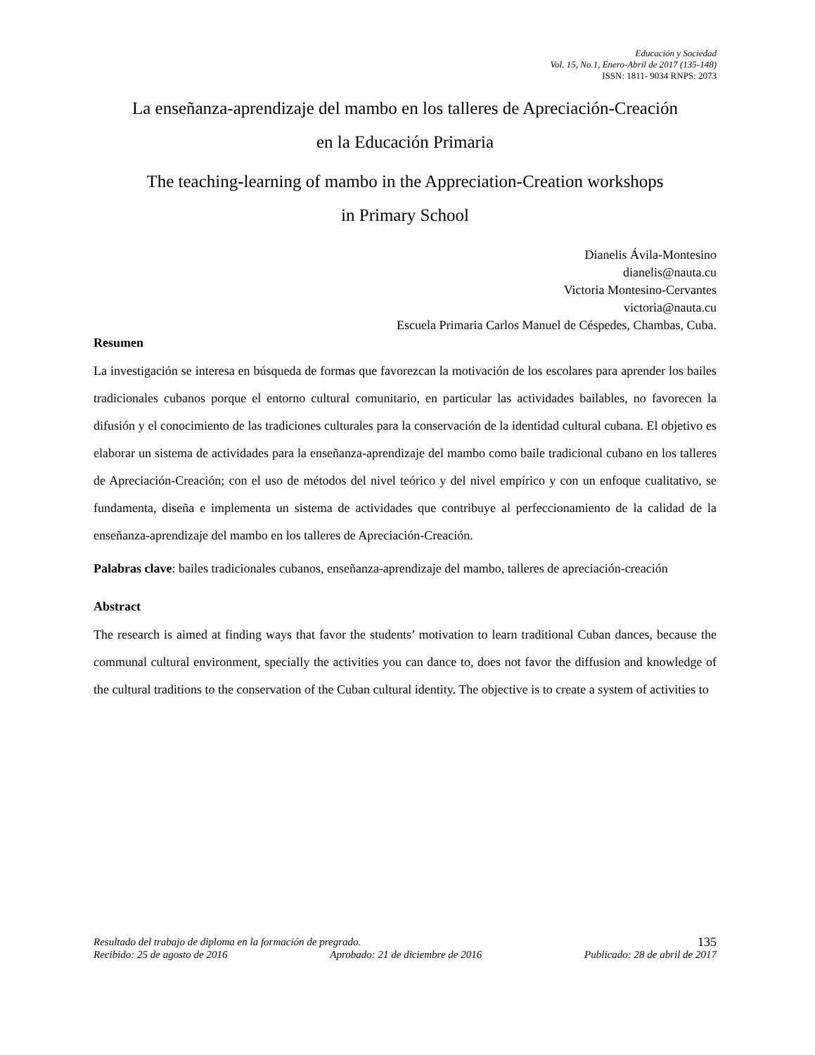Educación y Sociedad
Vol. 15, No.1, Enero-Abril de 2017 (135-148)
ISSN: 1811- 9034 RNPS: 2073
La enseñanza-aprendizaje del mambo en los talleres de Apreciación-Creación
en la Educación Primaria
The teaching-learning of mambo in the Appreciation-Creation workshops
in Primary School
Dianelis Ávila-Montesino
dianelis@nauta.cu
Victoria Montesino-Cervantes
victoria@nauta.cu
Escuela Primaria Carlos Manuel de Céspedes, Chambas, Cuba.
Resumen
La investigación se interesa en búsqueda de formas que favorezcan la motivación de los escolares para aprender los bailes tradicionales cubanos porque el entorno cultural comunitario, en particular las actividades bailables, no favorecen la difusión y el conocimiento de las tradiciones culturales para la conservación de la identidad cultural cubana. El objetivo es elaborar un sistema de actividades para la enseñanza-aprendizaje del mambo como baile tradicional cubano en los talleres de Apreciación-Creación; con el uso de métodos del nivel teórico y del nivel empírico y con un enfoque cualitativo, se fundamenta, diseña e implementa un sistema de actividades que contribuye al perfeccionamiento de la calidad de la enseñanza-aprendizaje del mambo en los talleres de Apreciación-Creación.
Palabras clave: bailes tradicionales cubanos, enseñanza-aprendizaje del mambo, talleres de apreciación-creación
Abstract
The research is aimed at finding ways that favor the students’ motivation to learn traditional Cuban dances, because the communal cultural environment, specially the activities you can dance to, does not favor the diffusion and knowledge of the cultural traditions to the conservation of the Cuban cultural identity. The objective is to create a system of activities to
Resultado del trabajo de diploma en la formación de pregrado. 135
Recibido: 25 de agosto de 2016 Aprobado: 21 de diciembre de 2016 Publicado: 28 de abril de 2017